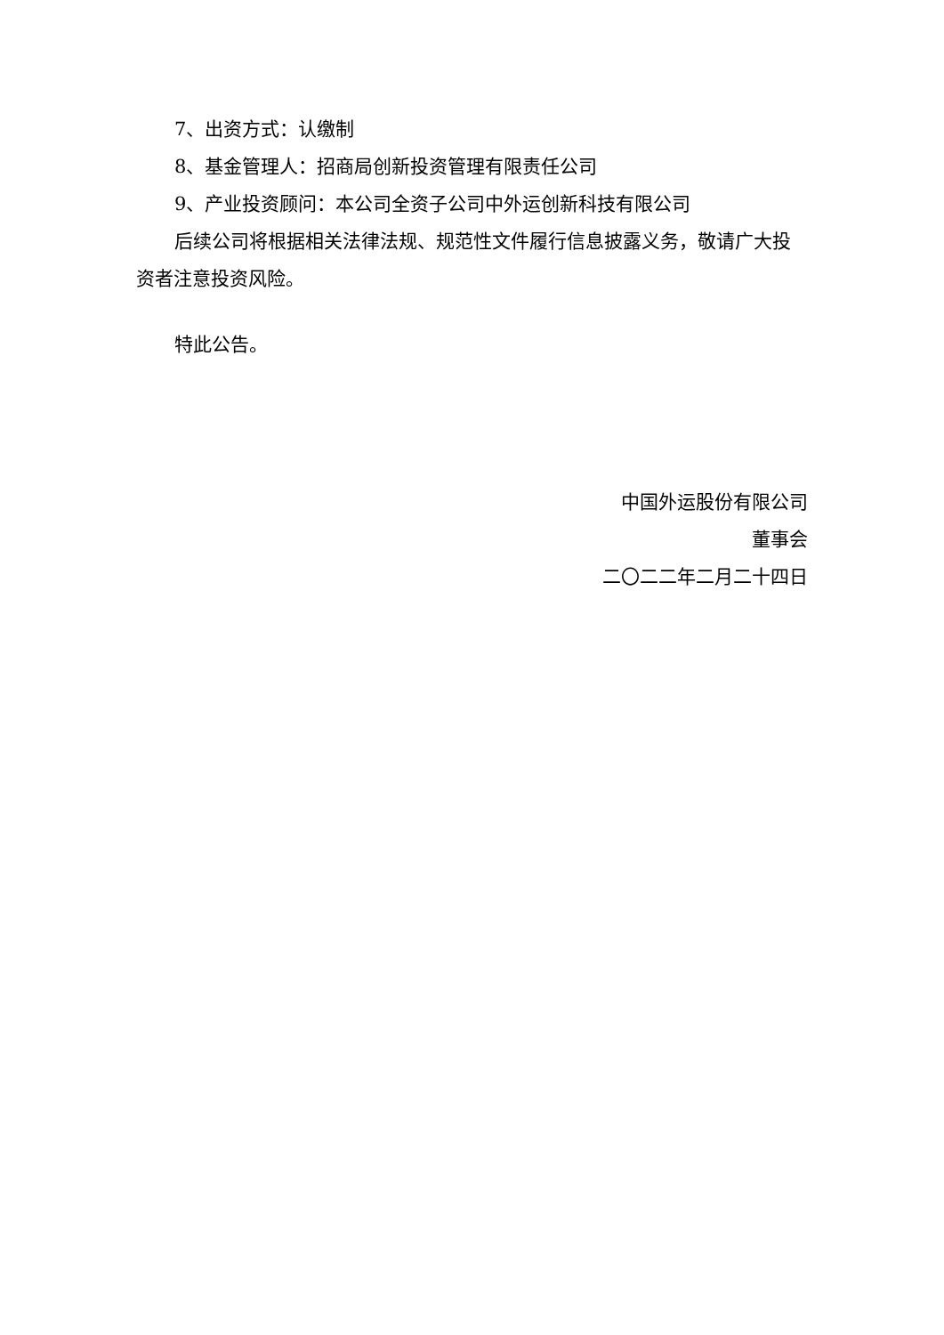7、出资方式：认缴制
8、基金管理人：招商局创新投资管理有限责任公司
9、产业投资顾问：本公司全资子公司中外运创新科技有限公司
后续公司将根据相关法律法规、规范性文件履行信息披露义务，敬请广大投资者注意投资风险。
特此公告。
中国外运股份有限公司
董事会
二〇二二年二月二十四日